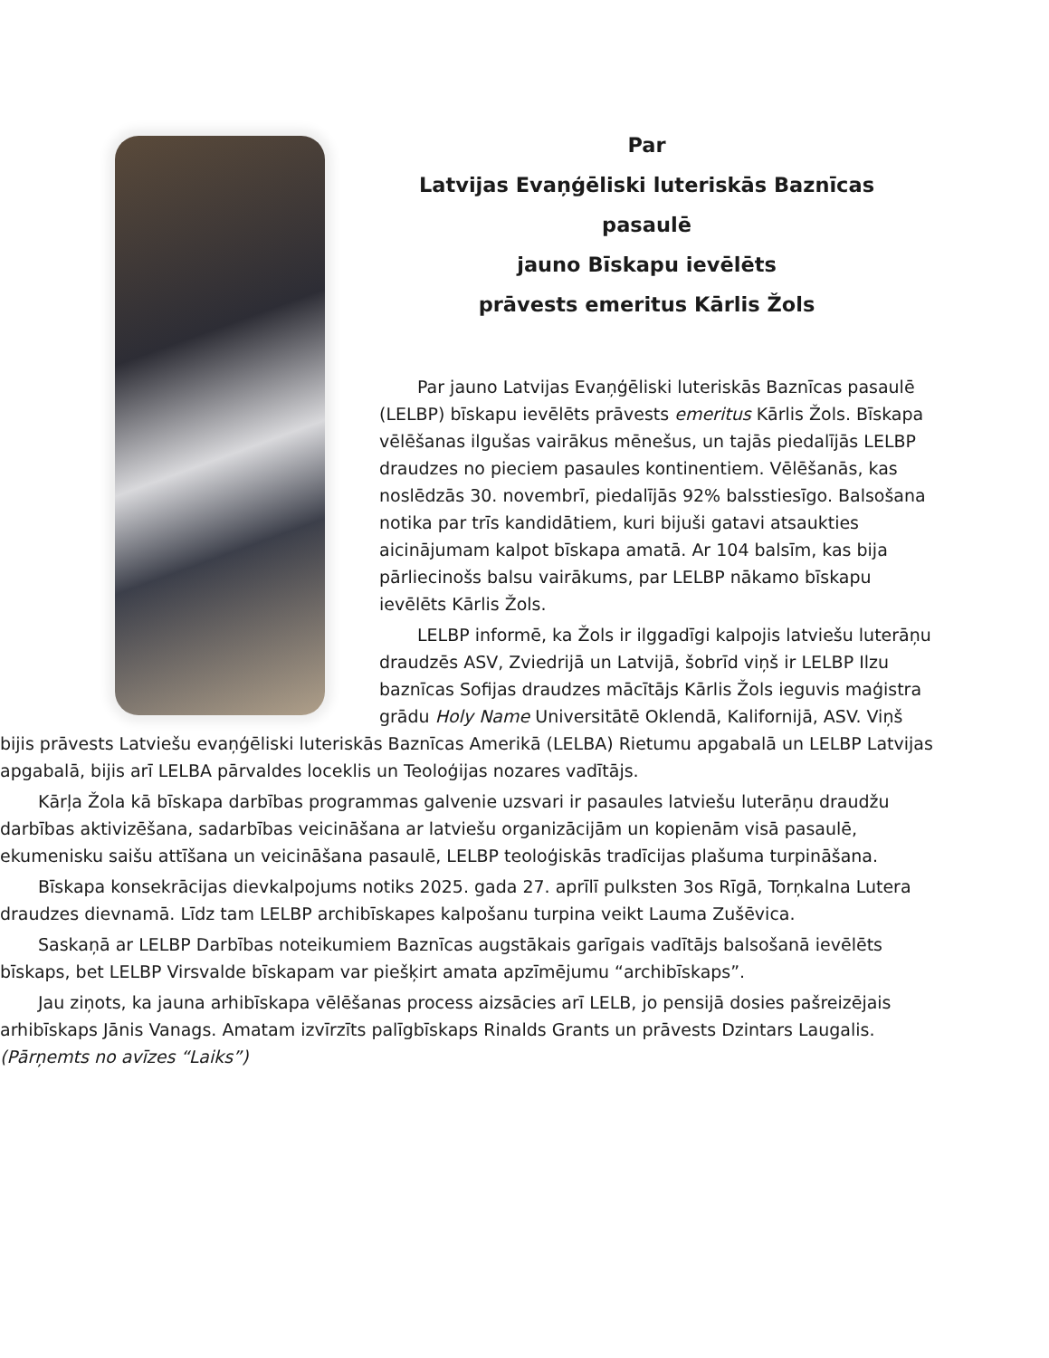Par
Latvijas Evaņģēliski luteriskās Baznīcas pasaulē
jauno Bīskapu ievēlēts
prāvests emeritus Kārlis Žols
Par jauno Latvijas Evaņģēliski luteriskās Baznīcas pasaulē (LELBP) bīskapu ievēlēts prāvests emeritus Kārlis Žols. Bīskapa vēlēšanas ilgušas vairākus mēnešus, un tajās piedalījās LELBP draudzes no pieciem pasaules kontinentiem. Vēlēšanās, kas noslēdzās 30. novembrī, piedalījās 92% balsstiesīgo. Balsošana notika par trīs kandidātiem, kuri bijuši gatavi atsaukties aicinājumam kalpot bīskapa amatā. Ar 104 balsīm, kas bija pārliecinošs balsu vairākums, par LELBP nākamo bīskapu ievēlēts Kārlis Žols.
LELBP informē, ka Žols ir ilggadīgi kalpojis latviešu luterāņu draudzēs ASV, Zviedrijā un Latvijā, šobrīd viņš ir LELBP Ilzu baznīcas Sofijas draudzes mācītājs Kārlis Žols ieguvis maģistra grādu Holy Name Universitātē Oklendā, Kalifornijā, ASV. Viņš bijis prāvests Latviešu evaņģēliski luteriskās Baznīcas Amerikā (LELBA) Rietumu apgabalā un LELBP Latvijas apgabalā, bijis arī LELBA pārvaldes loceklis un Teoloģijas nozares vadītājs.
Kārļa Žola kā bīskapa darbības programmas galvenie uzsvari ir pasaules latviešu luterāņu draudžu darbības aktivizēšana, sadarbības veicināšana ar latviešu organizācijām un kopienām visā pasaulē, ekumenisku saišu attīšana un veicināšana pasaulē, LELBP teoloģiskās tradīcijas plašuma turpināšana.
Bīskapa konsekrācijas dievkalpojums notiks 2025. gada 27. aprīlī pulksten 3os Rīgā, Torņkalna Lutera draudzes dievnamā. Līdz tam LELBP archibīskapes kalpošanu turpina veikt Lauma Zušēvica.
Saskaņā ar LELBP Darbības noteikumiem Baznīcas augstākais garīgais vadītājs balsošanā ievēlēts bīskaps, bet LELBP Virsvalde bīskapam var piešķirt amata apzīmējumu “archibīskaps”.
Jau ziņots, ka jauna arhibīskapa vēlēšanas process aizsācies arī LELB, jo pensijā dosies pašreizējais arhibīskaps Jānis Vanags. Amatam izvīrzīts palīgbīskaps Rinalds Grants un prāvests Dzintars Laugalis. (Pārņemts no avīzes “Laiks”)